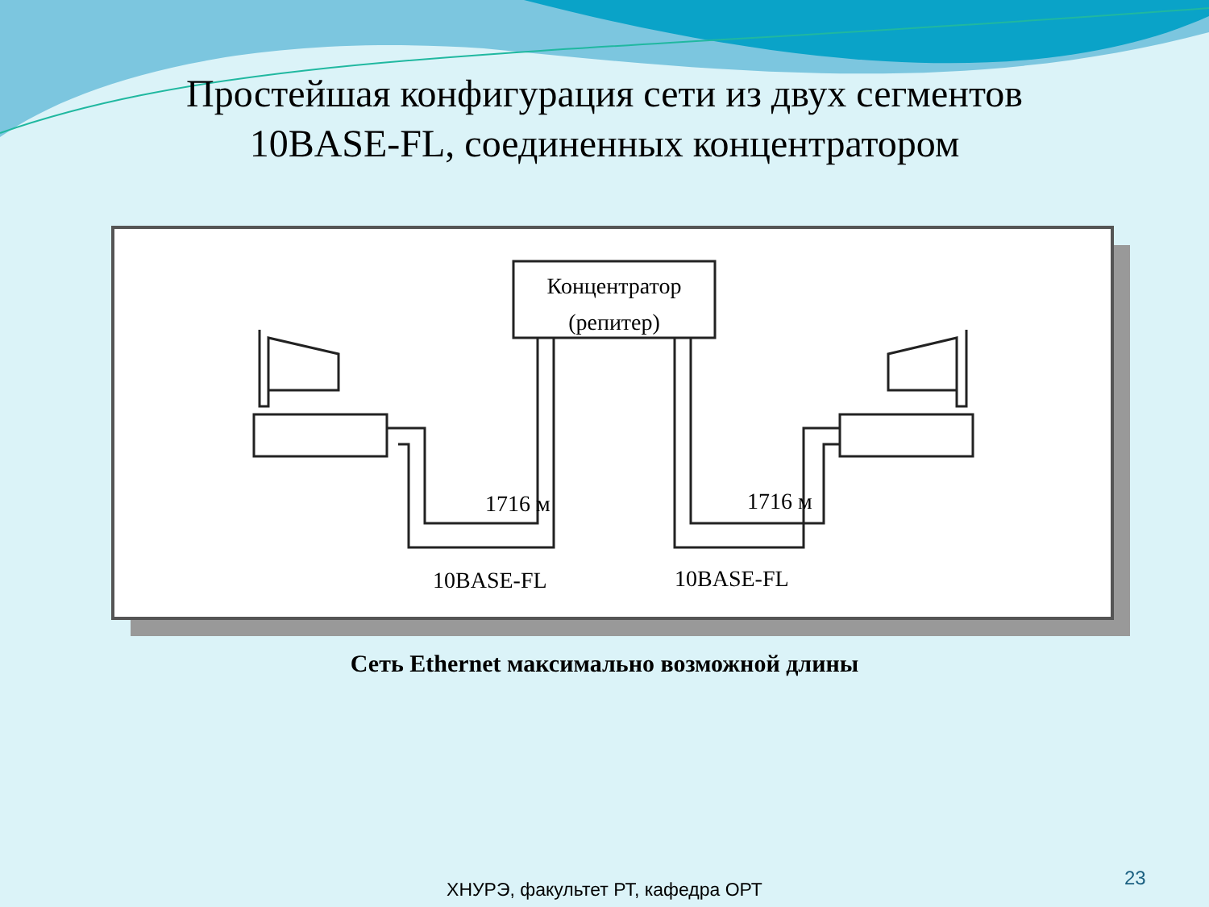Простейшая конфигурация сети из двух сегментов
10BASE-FL, соединенных концентратором
Концентратор
(репитер)
1716 м
1716 м
10BASE-FL
10BASE-FL
Сеть Ethernet максимально возможной длины
23
ХНУРЭ, факультет РТ, кафедра ОРТ